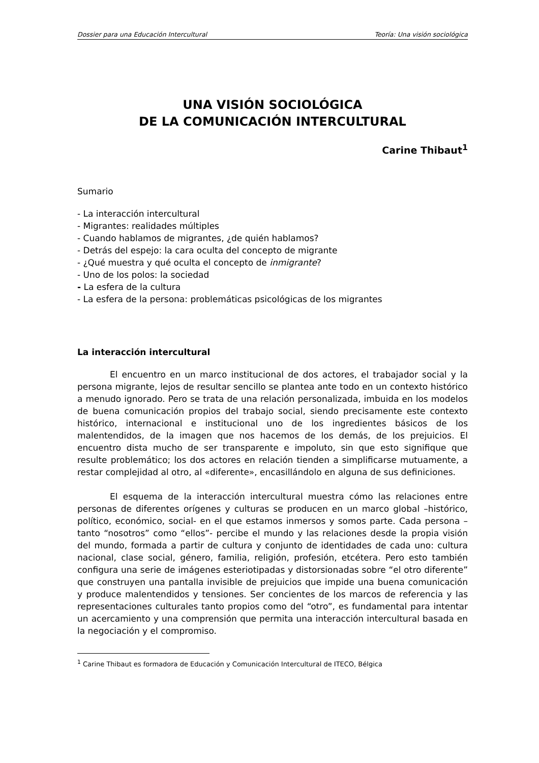Dossier para una Educación Intercultural Teoría: Una visión sociológica
UNA VISIÓN SOCIOLÓGICA
DE LA COMUNICACIÓN INTERCULTURAL
Carine Thibaut<sup>1</sup>
Sumario
- La interacción intercultural
- Migrantes: realidades múltiples
- Cuando hablamos de migrantes, ¿de quién hablamos?
- Detrás del espejo: la cara oculta del concepto de migrante
- ¿Qué muestra y qué oculta el concepto de inmigrante?
- Uno de los polos: la sociedad
- La esfera de la cultura
- La esfera de la persona: problemáticas psicológicas de los migrantes
La interacción intercultural
El encuentro en un marco institucional de dos actores, el trabajador social y la persona migrante, lejos de resultar sencillo se plantea ante todo en un contexto histórico a menudo ignorado. Pero se trata de una relación personalizada, imbuida en los modelos de buena comunicación propios del trabajo social, siendo precisamente este contexto histórico, internacional e institucional uno de los ingredientes básicos de los malentendidos, de la imagen que nos hacemos de los demás, de los prejuicios. El encuentro dista mucho de ser transparente e impoluto, sin que esto signifique que resulte problemático; los dos actores en relación tienden a simplificarse mutuamente, a restar complejidad al otro, al «diferente», encasillándolo en alguna de sus definiciones.
El esquema de la interacción intercultural muestra cómo las relaciones entre personas de diferentes orígenes y culturas se producen en un marco global –histórico, político, económico, social- en el que estamos inmersos y somos parte. Cada persona –tanto “nosotros” como “ellos”- percibe el mundo y las relaciones desde la propia visión del mundo, formada a partir de cultura y conjunto de identidades de cada uno: cultura nacional, clase social, género, familia, religión, profesión, etcétera. Pero esto también configura una serie de imágenes esteriotipadas y distorsionadas sobre “el otro diferente” que construyen una pantalla invisible de prejuicios que impide una buena comunicación y produce malentendidos y tensiones. Ser concientes de los marcos de referencia y las representaciones culturales tanto propios como del “otro”, es fundamental para intentar un acercamiento y una comprensión que permita una interacción intercultural basada en la negociación y el compromiso.
<sup>1</sup> Carine Thibaut es formadora de Educación y Comunicación Intercultural de ITECO, Bélgica